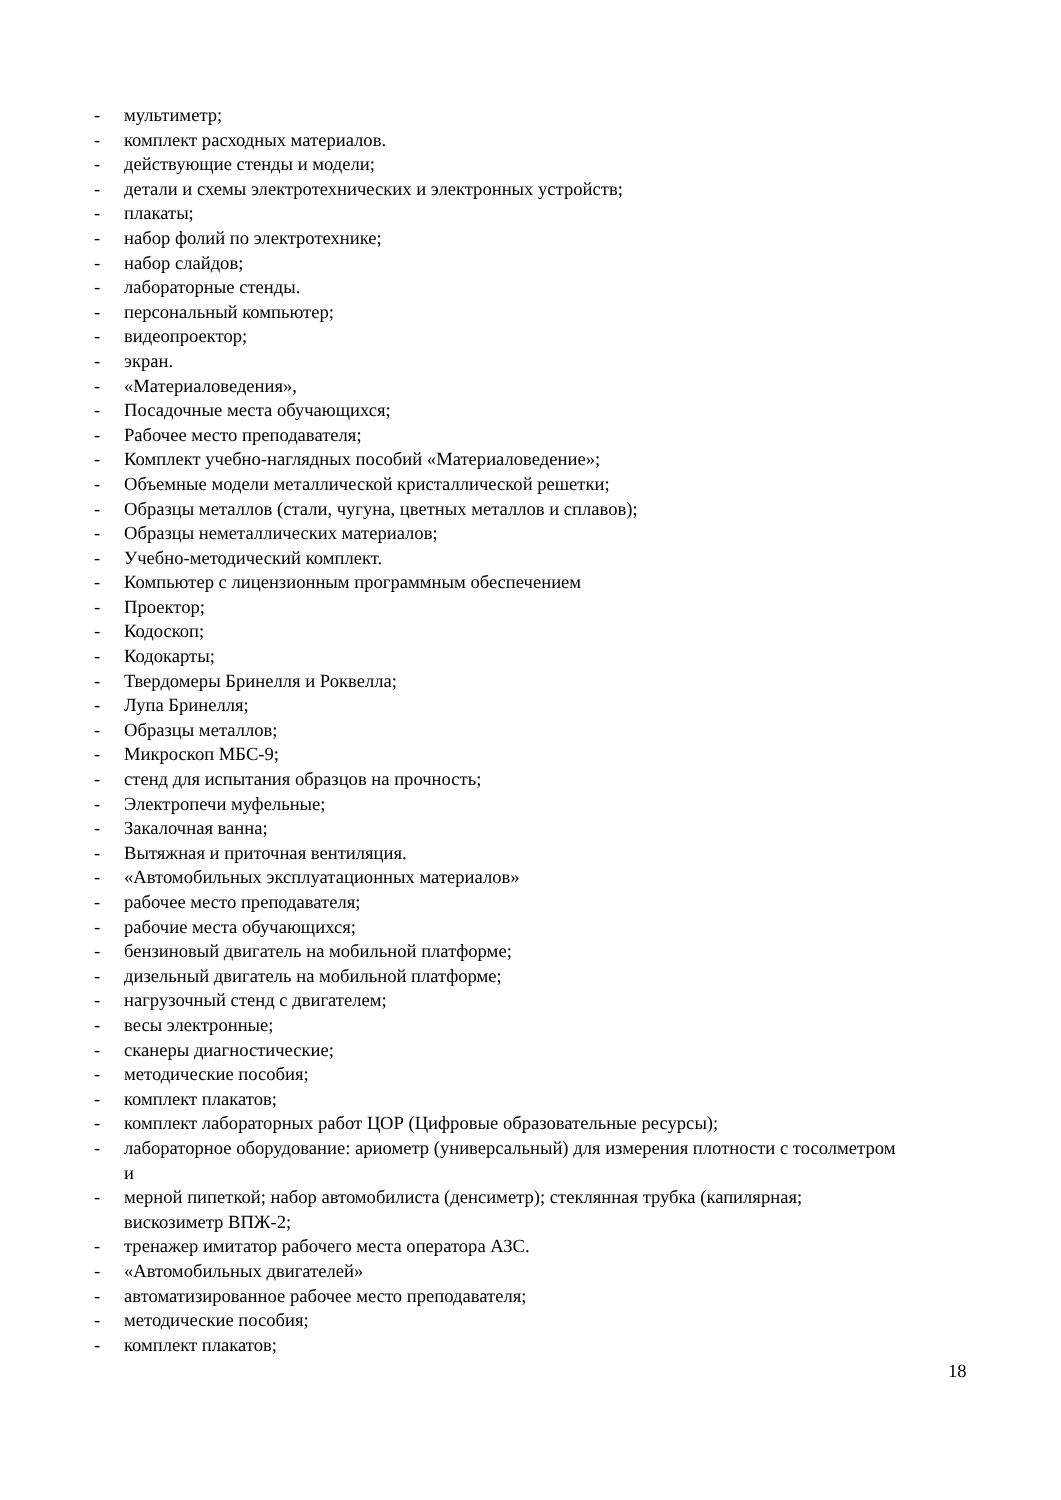- мультиметр;
- комплект расходных материалов.
- действующие стенды и модели;
- детали и схемы электротехнических и электронных устройств;
- плакаты;
- набор фолий по электротехнике;
- набор слайдов;
- лабораторные стенды.
- персональный компьютер;
- видеопроектор;
- экран.
- «Материаловедения»,
- Посадочные места обучающихся;
- Рабочее место преподавателя;
- Комплект учебно-наглядных пособий «Материаловедение»;
- Объемные модели металлической кристаллической решетки;
- Образцы металлов (стали, чугуна, цветных металлов и сплавов);
- Образцы неметаллических материалов;
- Учебно-методический комплект.
- Компьютер с лицензионным программным обеспечением
- Проектор;
- Кодоскоп;
- Кодокарты;
- Твердомеры Бринелля и Роквелла;
- Лупа Бринелля;
- Образцы металлов;
- Микроскоп МБС-9;
- стенд для испытания образцов на прочность;
- Электропечи муфельные;
- Закалочная ванна;
- Вытяжная и приточная вентиляция.
- «Автомобильных эксплуатационных материалов»
- рабочее место преподавателя;
- рабочие места обучающихся;
- бензиновый двигатель на мобильной платформе;
- дизельный двигатель на мобильной платформе;
- нагрузочный стенд с двигателем;
- весы электронные;
- сканеры диагностические;
- методические пособия;
- комплект плакатов;
- комплект лабораторных работ ЦОР (Цифровые образовательные ресурсы);
- лабораторное оборудование: ариометр (универсальный) для измерения плотности с тосолметром и
- мерной пипеткой; набор автомобилиста (денсиметр); стеклянная трубка (капилярная; вискозиметр ВПЖ-2;
- тренажер имитатор рабочего места оператора АЗС.
- «Автомобильных двигателей»
- автоматизированное рабочее место преподавателя;
- методические пособия;
- комплект плакатов;
18